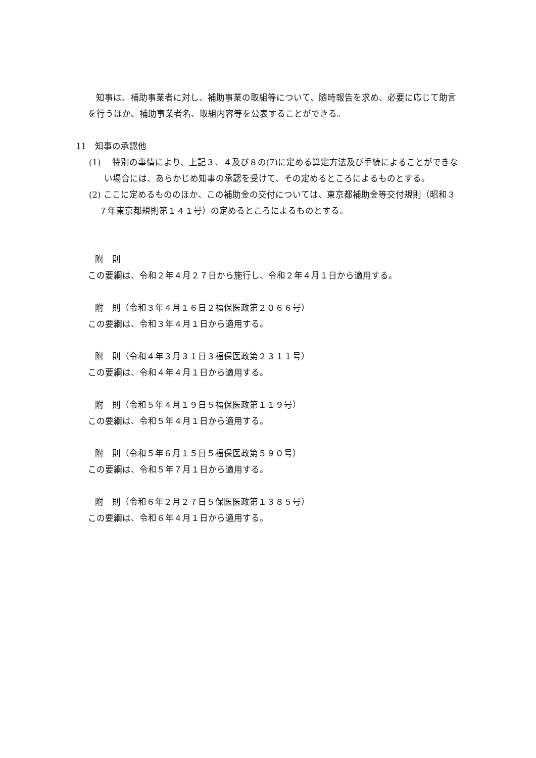知事は、補助事業者に対し、補助事業の取組等について、随時報告を求め、必要に応じて助言を行うほか、補助事業者名、取組内容等を公表することができる。
11　知事の承認他
(1)　 特別の事情により、上記３、４及び８の(7)に定める算定方法及び手続によることができない場合には、あらかじめ知事の承認を受けて、その定めるところによるものとする。
(2) ここに定めるもののほか、この補助金の交付については、東京都補助金等交付規則（昭和３７年東京都規則第１４１号）の定めるところによるものとする。
附　則
この要綱は、令和２年４月２７日から施行し、令和２年４月１日から適用する。
附　則（令和３年４月１６日２福保医政第２０６６号）
この要綱は、令和３年４月１日から適用する。
附　則（令和４年３月３１日３福保医政第２３１１号）
この要綱は、令和４年４月１日から適用する。
附　則（令和５年４月１９日５福保医政第１１９号）
この要綱は、令和５年４月１日から適用する。
附　則（令和５年６月１５日５福保医政第５９０号）
この要綱は、令和５年７月１日から適用する。
附　則（令和６年２月２７日５保医医政第１３８５号）
この要綱は、令和６年４月１日から適用する。